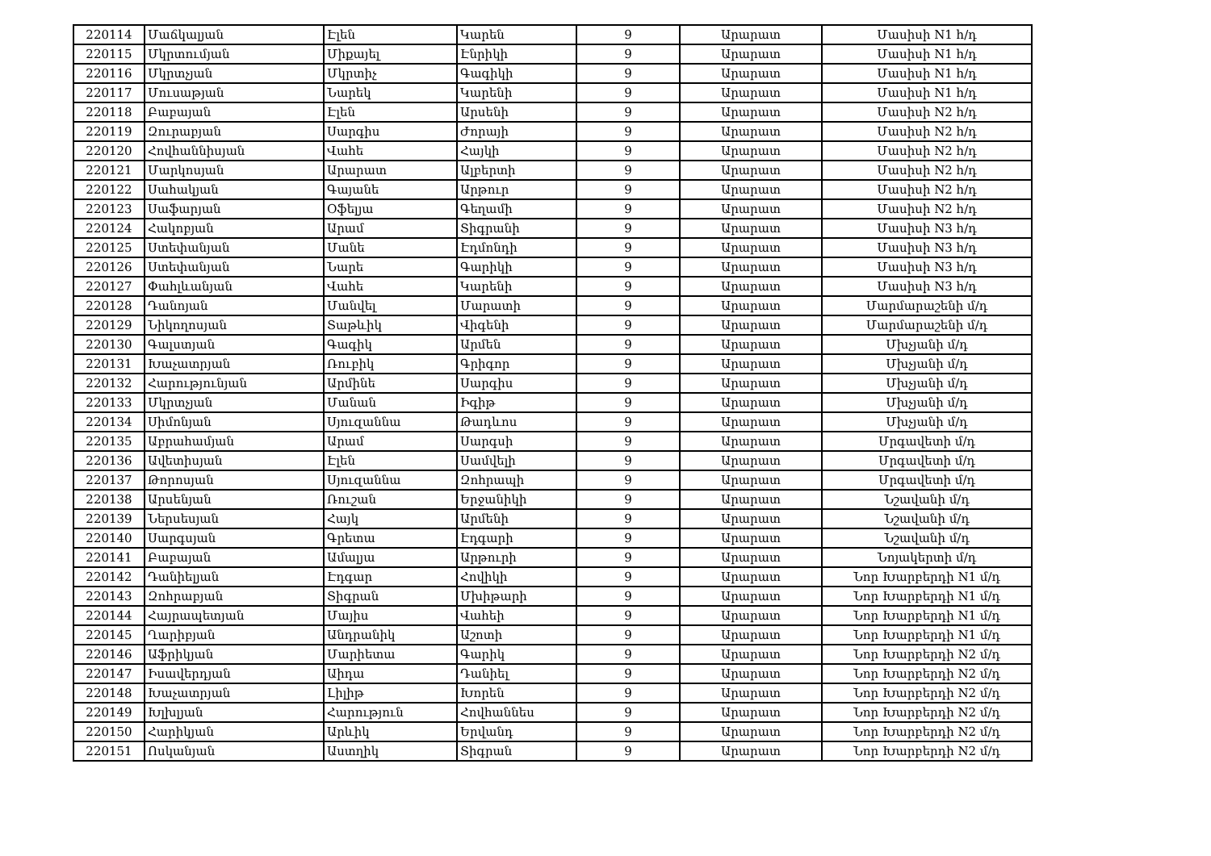| 220114 | Մաճկալյան | Էլեն | Կարեն | 9 | Արարատ | Մասիսի N1 հ/դ |
| 220115 | Մկրտումյան | Միքայել | Էնրիկի | 9 | Արարատ | Մասիսի N1 հ/դ |
| 220116 | Մկրտչյան | Մկրտիչ | Գագիկի | 9 | Արարատ | Մասիսի N1 հ/դ |
| 220117 | Մուսաթյան | Նարեկ | Կարենի | 9 | Արարատ | Մասիսի N1 հ/դ |
| 220118 | Բաբայան | Էլեն | Արսենի | 9 | Արարատ | Մասիսի N2 հ/դ |
| 220119 | Զուրաբյան | Սարգիս | Ժորայի | 9 | Արարատ | Մասիսի N2 հ/դ |
| 220120 | Հովհաննիսյան | Վահե | Հայկի | 9 | Արարատ | Մասիսի N2 հ/դ |
| 220121 | Մարկոսյան | Արարատ | Ալբերտի | 9 | Արարատ | Մասիսի N2 հ/դ |
| 220122 | Սահակյան | Գայանե | Արթուր | 9 | Արարատ | Մասիսի N2 հ/դ |
| 220123 | Սաֆարյան | Օֆելյա | Գեղամի | 9 | Արարատ | Մասիսի N2 հ/դ |
| 220124 | Հակոբյան | Արամ | Տիգրանի | 9 | Արարատ | Մասիսի N3 հ/դ |
| 220125 | Ստեփանյան | Մանե | Էդմոնդի | 9 | Արարատ | Մասիսի N3 հ/դ |
| 220126 | Ստեփանյան | Նարե | Գարիկի | 9 | Արարատ | Մասիսի N3 հ/դ |
| 220127 | Փահլևանյան | Վահե | Կարենի | 9 | Արարատ | Մասիսի N3 հ/դ |
| 220128 | Դանոյան | Մանվել | Մարատի | 9 | Արարատ | Մարմարաշենի մ/դ |
| 220129 | Նիկողոսյան | Տաթևիկ | Վիգենի | 9 | Արարատ | Մարմարաշենի մ/դ |
| 220130 | Գալստյան | Գագիկ | Արմեն | 9 | Արարատ | Մխչյանի մ/դ |
| 220131 | Խաչատրյան | Ռուբիկ | Գրիգոր | 9 | Արարատ | Մխչյանի մ/դ |
| 220132 | Հարությունյան | Արմինե | Սարգիս | 9 | Արարատ | Մխչյանի մ/դ |
| 220133 | Մկրտչյան | Մանան | Իգիթ | 9 | Արարատ | Մխչյանի մ/դ |
| 220134 | Սիմոնյան | Սյուզաննա | Թադևոս | 9 | Արարատ | Մխչյանի մ/դ |
| 220135 | Աբրահամյան | Արամ | Սարգսի | 9 | Արարատ | Մրգավետի մ/դ |
| 220136 | Ավետիսյան | Էլեն | Սամվելի | 9 | Արարատ | Մրգավետի մ/դ |
| 220137 | Թորոսյան | Սյուզաննա | Զոհրապի | 9 | Արարատ | Մրգավետի մ/դ |
| 220138 | Արսենյան | Ռուշան | Երջանիկի | 9 | Արարատ | Նշավանի մ/դ |
| 220139 | Ներսեսյան | Հայկ | Արմենի | 9 | Արարատ | Նշավանի մ/դ |
| 220140 | Սարգսյան | Գրետա | Էդգարի | 9 | Արարատ | Նշավանի մ/դ |
| 220141 | Բաբայան | Ամալյա | Արթուրի | 9 | Արարատ | Նոյակերտի մ/դ |
| 220142 | Դանիելյան | Էդգար | Հովիկի | 9 | Արարատ | Նոր Խարբերդի N1 մ/դ |
| 220143 | Զոհրաբյան | Տիգրան | Մխիթարի | 9 | Արարատ | Նոր Խարբերդի N1 մ/դ |
| 220144 | Հայրապետյան | Մայիս | Վահեի | 9 | Արարատ | Նոր Խարբերդի N1 մ/դ |
| 220145 | Ղարիբյան | Անդրանիկ | Աշոտի | 9 | Արարատ | Նոր Խարբերդի N1 մ/դ |
| 220146 | Աֆրիկյան | Մարիետա | Գարիկ | 9 | Արարատ | Նոր Խարբերդի N2 մ/դ |
| 220147 | Իսավերդյան | Աիդա | Դանիել | 9 | Արարատ | Նոր Խարբերդի N2 մ/դ |
| 220148 | Խաչատրյան | Լիլիթ | Խորեն | 9 | Արարատ | Նոր Խարբերդի N2 մ/դ |
| 220149 | Խլխլյան | Հարություն | Հովհաննես | 9 | Արարատ | Նոր Խարբերդի N2 մ/դ |
| 220150 | Հարիկյան | Արևիկ | Երվանդ | 9 | Արարատ | Նոր Խարբերդի N2 մ/դ |
| 220151 | Ոսկանյան | Աստղիկ | Տիգրան | 9 | Արարատ | Նոր Խարբերդի N2 մ/դ |